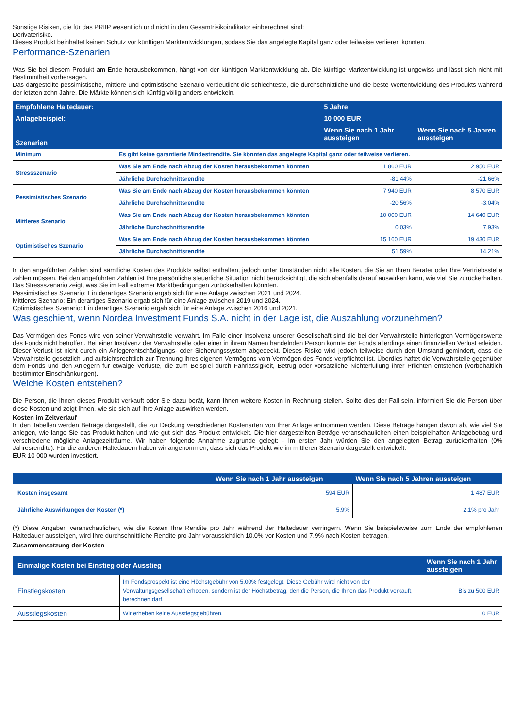Sonstige Risiken, die für das PRIIP wesentlich und nicht in den Gesamtrisikoindikator einberechnet sind:
Derivaterisiko.
Dieses Produkt beinhaltet keinen Schutz vor künftigen Marktentwicklungen, sodass Sie das angelegte Kapital ganz oder teilweise verlieren könnten.
Performance-Szenarien
Was Sie bei diesem Produkt am Ende herausbekommen, hängt von der künftigen Marktentwicklung ab. Die künftige Marktentwicklung ist ungewiss und lässt sich nicht mit Bestimmtheit vorhersagen.
Das dargestellte pessimistische, mittlere und optimistische Szenario verdeutlicht die schlechteste, die durchschnittliche und die beste Wertentwicklung des Produkts während der letzten zehn Jahre. Die Märkte können sich künftig völlig anders entwickeln.
| Empfohlene Haltedauer: | | 5 Jahre | | |
| --- | --- | --- | --- | --- |
| Anlagebeispiel: | | 10 000 EUR | | |
| Szenarien | | Wenn Sie nach 1 Jahr aussteigen | | Wenn Sie nach 5 Jahren aussteigen |
| Minimum | Es gibt keine garantierte Mindestrendite. Sie könnten das angelegte Kapital ganz oder teilweise verlieren. | | | |
| Stressszenario | Was Sie am Ende nach Abzug der Kosten herausbekommen könnten | 1 860 EUR | 2 950 EUR | |
| | Jährliche Durchschnittsrendite | -81.44% | -21.66% | |
| Pessimistisches Szenario | Was Sie am Ende nach Abzug der Kosten herausbekommen könnten | 7 940 EUR | 8 570 EUR | |
| | Jährliche Durchschnittsrendite | -20.56% | -3.04% | |
| Mittleres Szenario | Was Sie am Ende nach Abzug der Kosten herausbekommen könnten | 10 000 EUR | 14 640 EUR | |
| | Jährliche Durchschnittsrendite | 0.03% | 7.93% | |
| Optimistisches Szenario | Was Sie am Ende nach Abzug der Kosten herausbekommen könnten | 15 160 EUR | 19 430 EUR | |
| | Jährliche Durchschnittsrendite | 51.59% | 14.21% | |
In den angeführten Zahlen sind sämtliche Kosten des Produkts selbst enthalten, jedoch unter Umständen nicht alle Kosten, die Sie an Ihren Berater oder Ihre Vertriebsstelle zahlen müssen. Bei den angeführten Zahlen ist Ihre persönliche steuerliche Situation nicht berücksichtigt, die sich ebenfalls darauf auswirken kann, wie viel Sie zurückerhalten.
Das Stressszenario zeigt, was Sie im Fall extremer Marktbedingungen zurückerhalten könnten.
Pessimistisches Szenario: Ein derartiges Szenario ergab sich für eine Anlage zwischen 2021 und 2024.
Mittleres Szenario: Ein derartiges Szenario ergab sich für eine Anlage zwischen 2019 und 2024.
Optimistisches Szenario: Ein derartiges Szenario ergab sich für eine Anlage zwischen 2016 und 2021.
Was geschieht, wenn Nordea Investment Funds S.A. nicht in der Lage ist, die Auszahlung vorzunehmen?
Das Vermögen des Fonds wird von seiner Verwahrstelle verwahrt. Im Falle einer Insolvenz unserer Gesellschaft sind die bei der Verwahrstelle hinterlegten Vermögenswerte des Fonds nicht betroffen. Bei einer Insolvenz der Verwahrstelle oder einer in ihrem Namen handelnden Person könnte der Fonds allerdings einen finanziellen Verlust erleiden. Dieser Verlust ist nicht durch ein Anlegerentschädigungs- oder Sicherungssystem abgedeckt. Dieses Risiko wird jedoch teilweise durch den Umstand gemindert, dass die Verwahrstelle gesetzlich und aufsichtsrechtlich zur Trennung ihres eigenen Vermögens vom Vermögen des Fonds verpflichtet ist. Überdies haftet die Verwahrstelle gegenüber dem Fonds und den Anlegern für etwaige Verluste, die zum Beispiel durch Fahrlässigkeit, Betrug oder vorsätzliche Nichterfüllung ihrer Pflichten entstehen (vorbehaltlich bestimmter Einschränkungen).
Welche Kosten entstehen?
Die Person, die Ihnen dieses Produkt verkauft oder Sie dazu berät, kann Ihnen weitere Kosten in Rechnung stellen. Sollte dies der Fall sein, informiert Sie die Person über diese Kosten und zeigt Ihnen, wie sie sich auf Ihre Anlage auswirken werden.
Kosten im Zeitverlauf
In den Tabellen werden Beträge dargestellt, die zur Deckung verschiedener Kostenarten von Ihrer Anlage entnommen werden. Diese Beträge hängen davon ab, wie viel Sie anlegen, wie lange Sie das Produkt halten und wie gut sich das Produkt entwickelt. Die hier dargestellten Beträge veranschaulichen einen beispielhaften Anlagebetrag und verschiedene mögliche Anlagezeiträume. Wir haben folgende Annahme zugrunde gelegt: - Im ersten Jahr würden Sie den angelegten Betrag zurückerhalten (0% Jahresrendite). Für die anderen Haltedauern haben wir angenommen, dass sich das Produkt wie im mittleren Szenario dargestellt entwickelt.
EUR 10 000 wurden investiert.
| | Wenn Sie nach 1 Jahr aussteigen | Wenn Sie nach 5 Jahren aussteigen |
| --- | --- | --- |
| Kosten insgesamt | 594 EUR | 1 487 EUR |
| Jährliche Auswirkungen der Kosten (*) | 5.9% | 2.1% pro Jahr |
(*) Diese Angaben veranschaulichen, wie die Kosten Ihre Rendite pro Jahr während der Haltedauer verringern. Wenn Sie beispielsweise zum Ende der empfohlenen Haltedauer aussteigen, wird Ihre durchschnittliche Rendite pro Jahr voraussichtlich 10.0% vor Kosten und 7.9% nach Kosten betragen.
Zusammensetzung der Kosten
| Einmalige Kosten bei Einstieg oder Ausstieg | | Wenn Sie nach 1 Jahr aussteigen |
| --- | --- | --- |
| Einstiegskosten | Im Fondsprospekt ist eine Höchstgebühr von 5.00% festgelegt. Diese Gebühr wird nicht von der Verwaltungsgesellschaft erhoben, sondern ist der Höchstbetrag, den die Person, die Ihnen das Produkt verkauft, berechnen darf. | Bis zu 500 EUR |
| Ausstiegskosten | Wir erheben keine Ausstiegsgebühren. | 0 EUR |